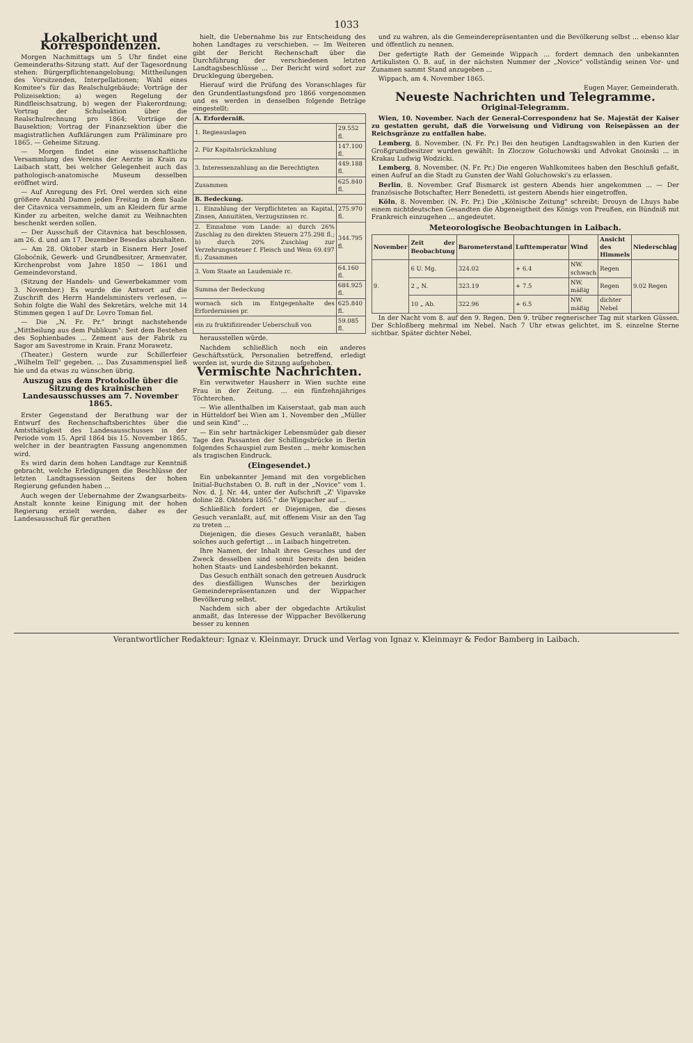1033
Lokalbericht und Korrespondenzen.
Morgen Nachmittags um 5 Uhr findet eine Gemeinderaths-Sitzung statt. Auf der Tagesordnung stehen: Bürgerpflichtenangelobung; Mittheilungen des Vorsitzenden, Interpellationen; Wahl eines Komitee's für das Realschulgebäude; Vorträge der Polizeisektion: a) wegen Regelung der Rindfleischsatzung, b) wegen der Fiakerordnung; Vortrag der Schulsektion über die Realschulrechnung pro 1864; Vorträge der Bausektion; Vortrag der Finanzsektion über die magistratlichen Aufklärungen zum Präliminare pro 1865. — Geheime Sitzung.
— Morgen findet eine wissenschaftliche Versammlung des Vereins der Aerzte in Krain zu Laibach statt, bei welcher Gelegenheit auch das pathologisch-anatomische Museum desselben eröffnet wird.
— Auf Anregung des Frl. Orel werden sich eine größere Anzahl Damen jeden Freitag in dem Saale der Citavnica versammeln, um an Kleidern für arme Kinder zu arbeiten, welche damit zu Weihnachten beschenkt werden sollen.
— Der Ausschuß der Citavnica hat beschlossen, am 26. d. und am 17. Dezember Besedas abzuhalten.
— Am 28. Oktober starb in Eisnern Herr Josef Globočnik, Gewerk- und Grundbesitzer, Armenvater, Kirchenprobst vom Jahre 1850 — 1861 und Gemeindevorstand.
(Sitzung der Handels- und Gewerbekammer vom 3. November.) Es wurde die Antwort auf die Zuschrift des Herrn Handelsministers verlesen. — Sohin folgte die Wahl des Sekretärs, welche mit 14 Stimmen gegen 1 auf Dr. Lovro Toman fiel.
— Die „N. Fr. Pr." bringt nachstehende „Mittheilung aus dem Publikum": Seit dem Bestehen des Sophienbades ... Zement aus der Fabrik zu Sagor am Savestrome in Krain. Franz Morawetz.
(Theater.) Gestern wurde zur Schillerfeier „Wilhelm Tell" gegeben. ... Das Zusammenspiel ließ hie und da etwas zu wünschen übrig.
Auszug aus dem Protokolle über die Sitzung des krainischen Landesausschusses am 7. November 1865.
Erster Gegenstand der Berathung war der Entwurf des Rechenschaftsberichtes über die Amtsthätigkeit des Landesausschusses in der Periode vom 15. April 1864 bis 15. November 1865, welcher in der beantragten Fassung angenommen wird.
Es wird darin dem hohen Landtage zur Kenntniß gebracht, welche Erledigungen die Beschlüsse der letzten Landtagssession Seitens der hohen Regierung gefunden haben ...
Auch wegen der Uebernahme der Zwangsarbeits-Anstalt konnte keine Einigung mit der hohen Regierung erzielt werden, daher es der Landesausschuß für gerathen
hielt, die Uebernahme bis zur Entscheidung des hohen Landtages zu verschieben. — Im Weiteren gibt der Bericht Rechenschaft über die Durchführung der verschiedenen letzten Landtagsbeschlüsse ... Der Bericht wird sofort zur Drucklegung übergeben.
Hierauf wird die Prüfung des Voranschlages für den Grundentlastungsfond pro 1866 vorgenommen und es werden in denselben folgende Beträge eingestellt:
| A. Erforderniß. | |
| --- | --- |
| 1. Regieauslagen | 29.552 fl. |
| 2. Für Kapitalsrückzahlung | 147.100 fl. |
| 3. Interessenzahlung an die Berechtigten | 449.188 fl. |
| Zusammen | 625.840 fl. |
| B. Bedeckung. | |
| 1. Einzahlung der Verpflichteten an Kapital, Zinsen, Annuitäten, Verzugszinsen rc. | 275.970 fl. |
| 2. Einnahme vom Lande: a) durch 26% Zuschlag zu den direkten Steuern 275.298 fl.; b) durch 20% Zuschlag zur Verzehrungssteuer f. Fleisch und Wein 69.497 fl.; Zusammen | 344.795 fl. |
| 3. Vom Staate an Laudemiale rc. | 64.160 fl. |
| Summa der Bedeckung | 684.925 fl. |
| wornach sich im Entgegenhalte des Erfordernisses pr. | 625.840 fl. |
| ein zu fruktifizirender Ueberschuß von | 59.085 fl. |
herausstellen würde.
Nachdem schließlich noch ein anderes Geschäftsstück, Personalien betreffend, erledigt worden ist, wurde die Sitzung aufgehoben.
Vermischte Nachrichten.
Ein verwitweter Hausherr in Wien suchte eine Frau in der Zeitung. ... ein fünfzehnjähriges Töchterchen.
— Wie allenthalben im Kaiserstaat, gab man auch in Hütteldorf bei Wien am 1. November den „Müller und sein Kind" ...
— Ein sehr hartnäckiger Lebensmüder gab dieser Tage den Passanten der Schillingsbrücke in Berlin folgendes Schauspiel zum Besten ... mehr komischen als tragischen Eindruck.
(Eingesendet.)
Ein unbekannter Jemand mit den vorgeblichen Initial-Buchstaben O. B. ruft in der „Novice" vom 1. Nov. d. J. Nr. 44, unter der Aufschrift „Z' Vipavske doline 28. Oktobra 1865." die Wippacher auf ...
Schließlich fordert er Diejenigen, die dieses Gesuch veranlaßt, auf, mit offenem Visir an den Tag zu treten ...
Diejenigen, die dieses Gesuch veranlaßt, haben solches auch gefertigt ... in Laibach hingetreten.
Ihre Namen, der Inhalt ihres Gesuches und der Zweck desselben sind somit bereits den beiden hohen Staats- und Landesbehörden bekannt.
Das Gesuch enthält sonach den getreuen Ausdruck des diesfälligen Wunsches der bezirkigen Gemeinderepräsentanzen und der Wippacher Bevölkerung selbst.
Nachdem sich aber der obgedachte Artikulist anmaßt, das Interesse der Wippacher Bevölkerung besser zu kennen
und zu wahren, als die Gemeinderepräsentanten und die Bevölkerung selbst ... ebenso klar und öffentlich zu nennen.
Der gefertigte Rath der Gemeinde Wippach ... fordert demnach den unbekannten Artikulisten O. B. auf, in der nächsten Nummer der „Novice" vollständig seinen Vor- und Zunamen sammt Stand anzugeben ...
Wippach, am 4. November 1865.
Eugen Mayer, Gemeinderath.
Neueste Nachrichten und Telegramme.
Original-Telegramm.
Wien, 10. November. Nach der General-Correspondenz hat Se. Majestät der Kaiser zu gestatten geruht, daß die Vorweisung und Vidirung von Reisepässen an der Reichsgränze zu entfallen habe.
Lemberg, 8. November. (N. Fr. Pr.) Bei den heutigen Landtagswahlen in den Kurien der Großgrundbesitzer wurden gewählt: In Zloczow Goluchowski und Advokat Gnoinski ... in Krakau Ludwig Wodzicki.
Lemberg, 8. November. (N. Fr. Pr.) Die engeren Wahlkomitees haben den Beschluß gefaßt, einen Aufruf an die Stadt zu Gunsten der Wahl Goluchowski's zu erlassen.
Berlin, 8. November. Graf Bismarck ist gestern Abends hier angekommen ... — Der französische Botschafter, Herr Benedetti, ist gestern Abends hier eingetroffen.
Köln, 8. November. (N. Fr. Pr.) Die „Kölnische Zeitung" schreibt: Drouyn de Lhuys habe einem nichtdeutschen Gesandten die Abgeneigtheit des Königs von Preußen, ein Bündniß mit Frankreich einzugehen ... angedeutet.
Meteorologische Beobachtungen in Laibach.
| November | Zeit der Beobachtung | Barometerstand | Lufttemperatur | Wind | Ansicht des Himmels | Niederschlag |
| --- | --- | --- | --- | --- | --- | --- |
| 9. | 6 U. Mg. | 324.02 | + 6.4 | NW. schwach | Regen | 9.02 Regen |
| | 2 „ N. | 323.19 | + 7.5 | NW. mäßig | Regen | |
| | 10 „ Ab. | 322.96 | + 6.5 | NW. mäßig | dichter Nebel | |
In der Nacht vom 8. auf den 9. Regen. Den 9. trüber regnerischer Tag mit starken Güssen. Der Schloßberg mehrmal im Nebel. Nach 7 Uhr etwas gelichtet, im S. einzelne Sterne sichtbar. Später dichter Nebel.
Verantwortlicher Redakteur: Ignaz v. Kleinmayr. Druck und Verlag von Ignaz v. Kleinmayr & Fedor Bamberg in Laibach.